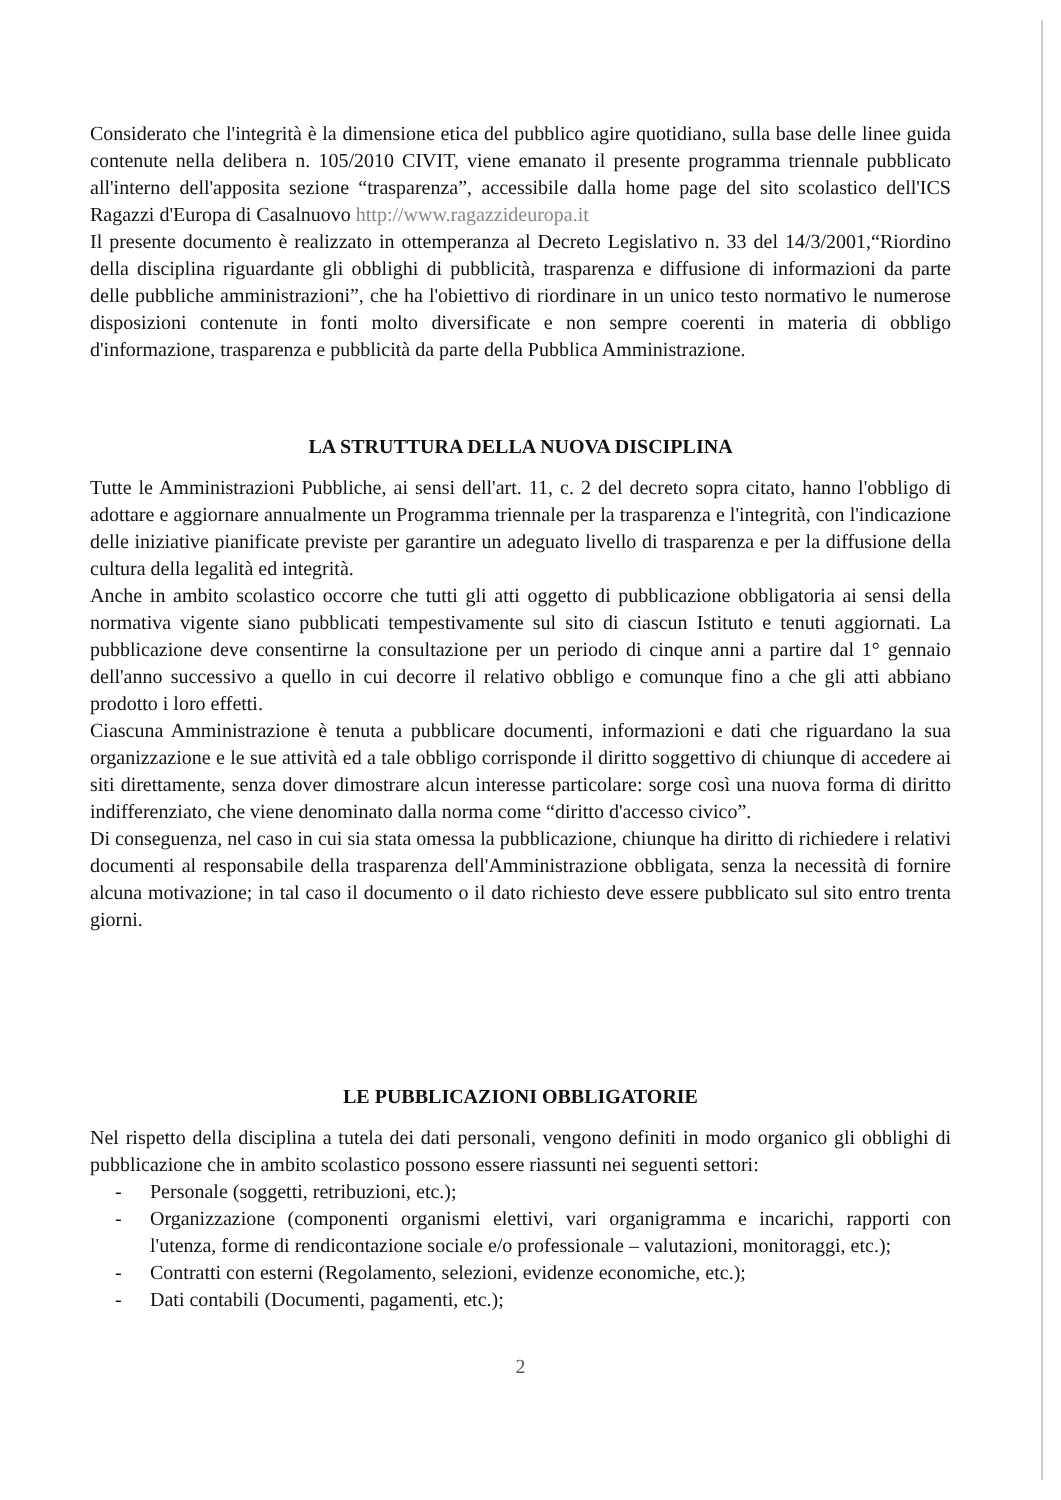Considerato che l'integrità è la dimensione etica del pubblico agire quotidiano, sulla base delle linee guida contenute nella delibera n. 105/2010 CIVIT, viene emanato il presente programma triennale pubblicato all'interno dell'apposita sezione “trasparenza”, accessibile dalla home page del sito scolastico dell'ICS Ragazzi d'Europa di Casalnuovo http://www.ragazzideuropa.it
Il presente documento è realizzato in ottemperanza al Decreto Legislativo n. 33 del 14/3/2001,“Riordino della disciplina riguardante gli obblighi di pubblicità, trasparenza e diffusione di informazioni da parte delle pubbliche amministrazioni”, che ha l'obiettivo di riordinare in un unico testo normativo le numerose disposizioni contenute in fonti molto diversificate e non sempre coerenti in materia di obbligo d'informazione, trasparenza e pubblicità da parte della Pubblica Amministrazione.
LA STRUTTURA DELLA NUOVA DISCIPLINA
Tutte le Amministrazioni Pubbliche, ai sensi dell'art. 11, c. 2 del decreto sopra citato, hanno l'obbligo di adottare e aggiornare annualmente un Programma triennale per la trasparenza e l'integrità, con l'indicazione delle iniziative pianificate previste per garantire un adeguato livello di trasparenza e per la diffusione della cultura della legalità ed integrità.
Anche in ambito scolastico occorre che tutti gli atti oggetto di pubblicazione obbligatoria ai sensi della normativa vigente siano pubblicati tempestivamente sul sito di ciascun Istituto e tenuti aggiornati. La pubblicazione deve consentirne la consultazione per un periodo di cinque anni a partire dal 1° gennaio dell'anno successivo a quello in cui decorre il relativo obbligo e comunque fino a che gli atti abbiano prodotto i loro effetti.
Ciascuna Amministrazione è tenuta a pubblicare documenti, informazioni e dati che riguardano la sua organizzazione e le sue attività ed a tale obbligo corrisponde il diritto soggettivo di chiunque di accedere ai siti direttamente, senza dover dimostrare alcun interesse particolare: sorge così una nuova forma di diritto indifferenziato, che viene denominato dalla norma come “diritto d'accesso civico”.
Di conseguenza, nel caso in cui sia stata omessa la pubblicazione, chiunque ha diritto di richiedere i relativi documenti al responsabile della trasparenza dell'Amministrazione obbligata, senza la necessità di fornire alcuna motivazione; in tal caso il documento o il dato richiesto deve essere pubblicato sul sito entro trenta giorni.
LE PUBBLICAZIONI OBBLIGATORIE
Nel rispetto della disciplina a tutela dei dati personali, vengono definiti in modo organico gli obblighi di pubblicazione che in ambito scolastico possono essere riassunti nei seguenti settori:
- Personale (soggetti, retribuzioni, etc.);
- Organizzazione (componenti organismi elettivi, vari organigramma e incarichi, rapporti con l'utenza, forme di rendicontazione sociale e/o professionale – valutazioni, monitoraggi, etc.);
- Contratti con esterni (Regolamento, selezioni, evidenze economiche, etc.);
- Dati contabili (Documenti, pagamenti, etc.);
2